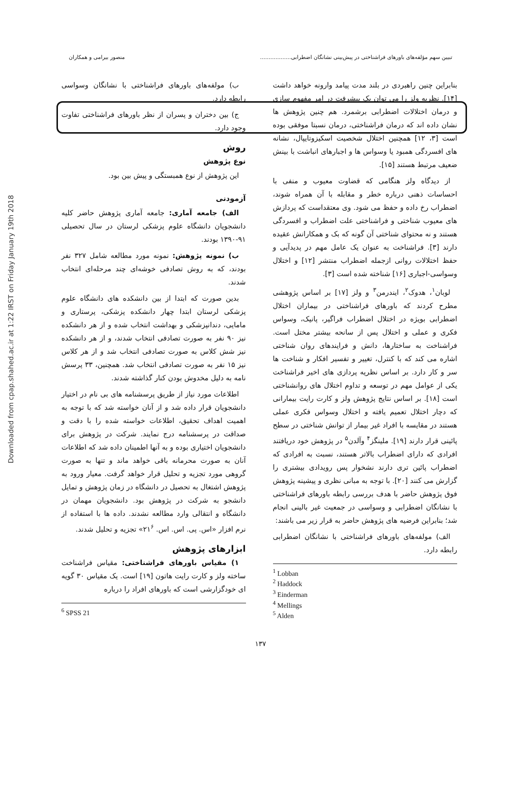Downloaded from cpap.shahed.ac.ir at 1:22 IRST on Friday January 19th 2018
تبیین سهم مؤلفه‌های باورهای فراشناختی در پیش‌بینی نشانگان اضطرابی.................. منصور بیرامی و همکاران
بنابراین چنین راهبردی در بلند مدت پیامد وارونه خواهد داشت [۱۴]. نظریه ولز را می توان یک پیشرفت در امر مفهوم سازی و درمان اختلالات اضطرابی برشمرد. هم چنین پژوهش ها نشان داده اند که درمان فراشناختی، درمان نسبتا موفقی بوده است [۳، ۱۲] همچنین اختلال شخصیت اسکیزوتایپال، نشانه های افسردگی همبود یا وسواس ها و اجبارهای انباشت با بینش ضعیف مرتبط هستند [۱۵].
از دیدگاه ولز هنگامی که قضاوت معیوب و منفی با احساسات ذهنی درباره خطر و مقابله با آن همراه شوند، اضطراب رخ داده و حفظ می شود. وی معتقداست که پردازش های معیوب شناختی و فراشناختی علت اضطراب و افسردگی هستند و نه محتوای شناختی آن گونه که بک و همکارانش عقیده دارند [۳]. فراشناخت به عنوان یک عامل مهم در پدیدآیی و حفظ اختلالات روانی ازجمله اضطراب منتشر [۱۲] و اختلال وسواسی-اجباری [۱۶] شناخته شده است [۳].
لوبان<sup>۱</sup>، هدوک<sup>۲</sup>، ایندرمن<sup>۳</sup> و ولز [۱۷] بر اساس پژوهشی مطرح کردند که باورهای فراشناختی در بیماران اختلال اضطرابی بویژه در اختلال اضطراب فراگیر، پانیک، وسواس فکری و عملی و اختلال پس از سانحه بیشتر مختل است. فراشناخت به ساختارها، دانش و فرایندهای روان شناختی اشاره می کند که با کنترل، تغییر و تفسیر افکار و شناخت ها سر و کار دارد. بر اساس نظریه پردازی های اخیر فراشناخت یکی از عوامل مهم در توسعه و تداوم اختلال های روانشناختی است [۱۸]. بر اساس نتایج پژوهش ولز و کارت رایت بیمارانی که دچار اختلال تعمیم یافته و اختلال وسواس فکری عملی هستند در مقایسه با افراد غیر بیمار از توانش شناختی در سطح پائینی قرار دارند [۱۹]. ملینگز<sup>۴</sup> وآلدن<sup>۵</sup> در پژوهش خود دریافتند افرادی که دارای اضطراب بالاتر هستند، نسبت به افرادی که اضطراب پائین تری دارند نشخوار پس رویدادی بیشتری را گزارش می کنند [۲۰]. با توجه به مبانی نظری و پیشینه پژوهش فوق پژوهش حاضر با هدف بررسی رابطه باورهای فراشناختی با نشانگان اضطرابی و وسواسی در جمعیت غیر بالینی انجام شد؛ بنابراین فرضیه های پژوهش حاضر به قرار زیر می باشند:
الف) مولفه‌های باورهای فراشناختی با نشانگان اضطرابی رابطه دارد.
<sup>1</sup> Lobban
<sup>2</sup> Haddock
<sup>3</sup> Einderman
<sup>4</sup> Mellings
<sup>5</sup> Alden
ب) مولفه‌های باورهای فراشناختی با نشانگان وسواسی رابطه دارد.
ج) بین دختران و پسران از نظر باورهای فراشناختی تفاوت وجود دارد.
روش
نوع پژوهش
این پژوهش از نوع همبستگی و پیش بین بود.
آزمودنی
الف) جامعه آماری: جامعه آماری پژوهش حاضر کلیه دانشجویان دانشگاه علوم پزشکی لرستان در سال تحصیلی ۹۱-۱۳۹۰ بودند.
ب) نمونه پژوهش: نمونه مورد مطالعه شامل ۳۲۷ نفر بودند، که به روش تصادفی خوشه‌ای چند مرحله‌ای انتخاب شدند.
بدین صورت که ابتدا از بین دانشکده های دانشگاه علوم پزشکی لرستان ابتدا چهار دانشکده پزشکی، پرستاری و مامایی، دندانپزشکی و بهداشت انتخاب شده و از هر دانشکده نیز ۹۰ نفر به صورت تصادفی انتخاب شدند، و از هر دانشکده نیز شش کلاس به صورت تصادفی انتخاب شد و از هر کلاس نیز ۱۵ نفر به صورت تصادفی انتخاب شد. همچنین، ۳۳ پرسش نامه به دلیل مخدوش بودن کنار گذاشته شدند.
اطلاعات مورد نیاز از طریق پرسشنامه های بی نام در اختیار دانشجویان قرار داده شد و از آنان خواسته شد که با توجه به اهمیت اهداف تحقیق، اطلاعات خواسته شده را با دقت و صداقت در پرسشنامه درج نمایند. شرکت در پژوهش برای دانشجویان اختیاری بوده و به آنها اطمینان داده شد که اطلاعات آنان به صورت محرمانه باقی خواهد ماند و تنها به صورت گروهی مورد تجزیه و تحلیل قرار خواهد گرفت. معیار ورود به پژوهش اشتغال به تحصیل در دانشگاه در زمان پژوهش و تمایل دانشجو به شرکت در پژوهش بود. دانشجویان مهمان در دانشگاه و انتقالی وارد مطالعه نشدند. داده ها با استفاده از نرم افزار «اس. پی. اس. اس. ۲۱<sup>۶</sup>» تجزیه و تحلیل شدند.
ابزارهای پژوهش
۱) مقیاس باورهای فراشناختی: مقیاس فراشناخت ساخته ولز و کارت رایت هاتون [۱۹] است. یک مقیاس ۳۰ گویه ای خودگزارشی است که باورهای افراد را درباره
<sup>6</sup> SPSS 21
۱۳۷